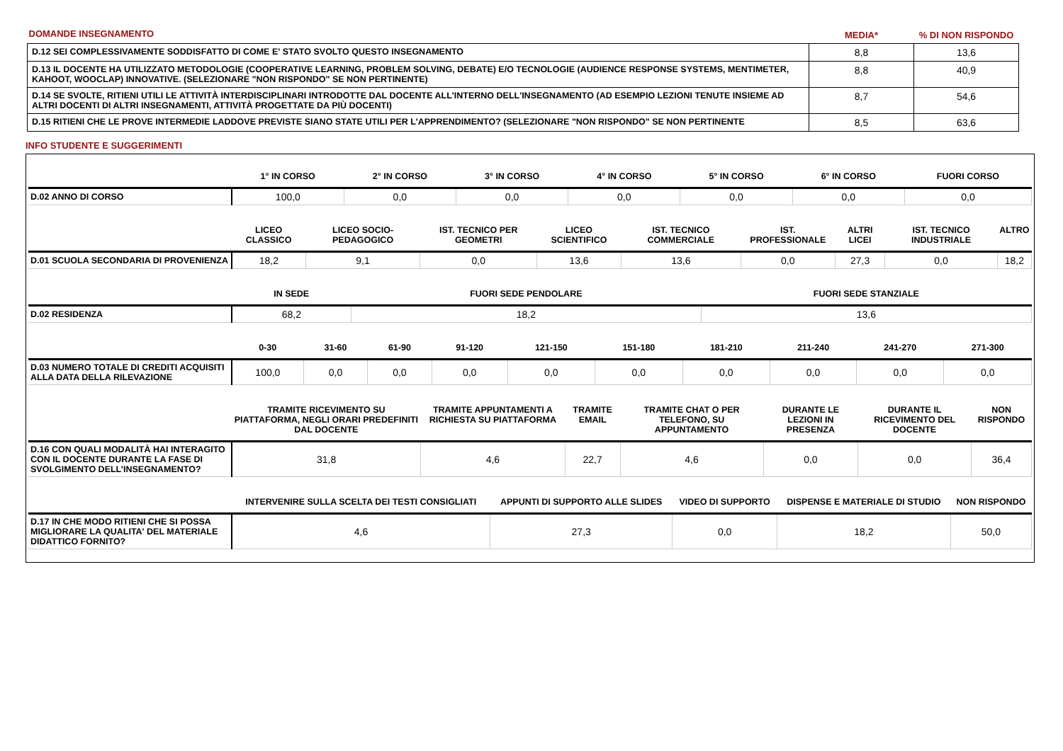| DOMANDE INSEGNAMENTO | MEDIA* | % DI NON RISPONDO |
| D.12 SEI COMPLESSIVAMENTE SODDISFATTO DI COME E' STATO SVOLTO QUESTO INSEGNAMENTO | 8,8 | 13,6 |
| D.13 IL DOCENTE HA UTILIZZATO METODOLOGIE (COOPERATIVE LEARNING, PROBLEM SOLVING, DEBATE) E/O TECNOLOGIE (AUDIENCE RESPONSE SYSTEMS, MENTIMETER, KAHOOT, WOOCLAP) INNOVATIVE. (SELEZIONARE "NON RISPONDO" SE NON PERTINENTE) | 8,8 | 40,9 |
| D.14 SE SVOLTE, RITIENI UTILI LE ATTIVITÀ INTERDISCIPLINARI INTRODOTTE DAL DOCENTE ALL'INTERNO DELL'INSEGNAMENTO (AD ESEMPIO LEZIONI TENUTE INSIEME AD ALTRI DOCENTI DI ALTRI INSEGNAMENTI, ATTIVITÀ PROGETTATE DA PIÙ DOCENTI) | 8,7 | 54,6 |
| D.15 RITIENI CHE LE PROVE INTERMEDIE LADDOVE PREVISTE SIANO STATE UTILI PER L’APPRENDIMENTO? (SELEZIONARE "NON RISPONDO" SE NON PERTINENTE | 8,5 | 63,6 |
INFO STUDENTE E SUGGERIMENTI
| | 1° IN CORSO | 2° IN CORSO | 3° IN CORSO | 4° IN CORSO | 5° IN CORSO | 6° IN CORSO | FUORI CORSO |
| --- | --- | --- | --- | --- | --- | --- | --- |
| D.02 ANNO DI CORSO | 100,0 | 0,0 | 0,0 | 0,0 | 0,0 | 0,0 | 0,0 |
| | LICEO CLASSICO | LICEO SOCIO-PEDAGOGICO | IST. TECNICO PER GEOMETRI | LICEO SCIENTIFICO | IST. TECNICO COMMERCIALE | IST. PROFESSIONALE | ALTRI LICEI | IST. TECNICO INDUSTRIALE | ALTRO |
| --- | --- | --- | --- | --- | --- | --- | --- | --- | --- |
| D.01 SCUOLA SECONDARIA DI PROVENIENZA | 18,2 | 9,1 | 0,0 | 13,6 | 13,6 | 0,0 | 27,3 | 0,0 | 18,2 |
| | IN SEDE | FUORI SEDE PENDOLARE | FUORI SEDE STANZIALE |
| --- | --- | --- | --- |
| D.02 RESIDENZA | 68,2 | 18,2 | 13,6 |
| | 0-30 | 31-60 | 61-90 | 91-120 | 121-150 | 151-180 | 181-210 | 211-240 | 241-270 | 271-300 |
| --- | --- | --- | --- | --- | --- | --- | --- | --- | --- | --- |
| D.03 NUMERO TOTALE DI CREDITI ACQUISITI ALLA DATA DELLA RILEVAZIONE | 100,0 | 0,0 | 0,0 | 0,0 | 0,0 | 0,0 | 0,0 | 0,0 | 0,0 | 0,0 |
| | TRAMITE RICEVIMENTO SU PIATTAFORMA, NEGLI ORARI PREDEFINITI DAL DOCENTE | TRAMITE APPUNTAMENTI A RICHIESTA SU PIATTAFORMA | TRAMITE EMAIL | TRAMITE CHAT O PER TELEFONO, SU APPUNTAMENTO | DURANTE LE LEZIONI IN PRESENZA | DURANTE IL RICEVIMENTO DEL DOCENTE | NON RISPONDO |
| --- | --- | --- | --- | --- | --- | --- | --- |
| D.16 CON QUALI MODALITÀ HAI INTERAGITO CON IL DOCENTE DURANTE LA FASE DI SVOLGIMENTO DELL’INSEGNAMENTO? | 31,8 | 4,6 | 22,7 | 4,6 | 0,0 | 0,0 | 36,4 |
| | INTERVENIRE SULLA SCELTA DEI TESTI CONSIGLIATI | APPUNTI DI SUPPORTO ALLE SLIDES | VIDEO DI SUPPORTO | DISPENSE E MATERIALE DI STUDIO | NON RISPONDO |
| --- | --- | --- | --- | --- | --- |
| D.17 IN CHE MODO RITIENI CHE SI POSSA MIGLIORARE LA QUALITA' DEL MATERIALE DIDATTICO FORNITO? | 4,6 | 27,3 | 0,0 | 18,2 | 50,0 |